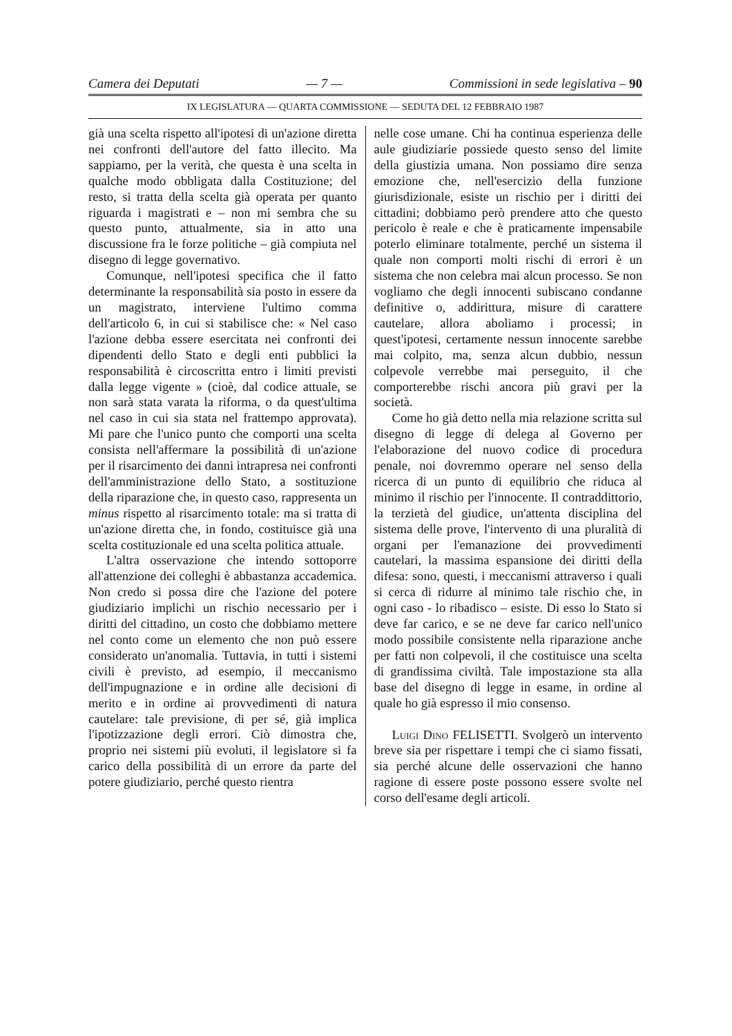Camera dei Deputati — 7 — Commissioni in sede legislativa – 90
IX LEGISLATURA — QUARTA COMMISSIONE — SEDUTA DEL 12 FEBBRAIO 1987
già una scelta rispetto all'ipotesi di un'azione diretta nei confronti dell'autore del fatto illecito. Ma sappiamo, per la verità, che questa è una scelta in qualche modo obbligata dalla Costituzione; del resto, si tratta della scelta già operata per quanto riguarda i magistrati e – non mi sembra che su questo punto, attualmente, sia in atto una discussione fra le forze politiche – già compiuta nel disegno di legge governativo.
Comunque, nell'ipotesi specifica che il fatto determinante la responsabilità sia posto in essere da un magistrato, interviene l'ultimo comma dell'articolo 6, in cui si stabilisce che: « Nel caso l'azione debba essere esercitata nei confronti dei dipendenti dello Stato e degli enti pubblici la responsabilità è circoscritta entro i limiti previsti dalla legge vigente » (cioè, dal codice attuale, se non sarà stata varata la riforma, o da quest'ultima nel caso in cui sia stata nel frattempo approvata). Mi pare che l'unico punto che comporti una scelta consista nell'affermare la possibilità di un'azione per il risarcimento dei danni intrapresa nei confronti dell'amministrazione dello Stato, a sostituzione della riparazione che, in questo caso, rappresenta un minus rispetto al risarcimento totale: ma si tratta di un'azione diretta che, in fondo, costituisce già una scelta costituzionale ed una scelta politica attuale.
L'altra osservazione che intendo sottoporre all'attenzione dei colleghi è abbastanza accademica. Non credo si possa dire che l'azione del potere giudiziario implichi un rischio necessario per i diritti del cittadino, un costo che dobbiamo mettere nel conto come un elemento che non può essere considerato un'anomalia. Tuttavia, in tutti i sistemi civili è previsto, ad esempio, il meccanismo dell'impugnazione e in ordine alle decisioni di merito e in ordine ai provvedimenti di natura cautelare: tale previsione, di per sé, già implica l'ipotizzazione degli errori. Ciò dimostra che, proprio nei sistemi più evoluti, il legislatore si fa carico della possibilità di un errore da parte del potere giudiziario, perché questo rientra
nelle cose umane. Chi ha continua esperienza delle aule giudiziarie possiede questo senso del limite della giustizia umana. Non possiamo dire senza emozione che, nell'esercizio della funzione giurisdizionale, esiste un rischio per i diritti dei cittadini; dobbiamo però prendere atto che questo pericolo è reale e che è praticamente impensabile poterlo eliminare totalmente, perché un sistema il quale non comporti molti rischi di errori è un sistema che non celebra mai alcun processo. Se non vogliamo che degli innocenti subiscano condanne definitive o, addirittura, misure di carattere cautelare, allora aboliamo i processi; in quest'ipotesi, certamente nessun innocente sarebbe mai colpito, ma, senza alcun dubbio, nessun colpevole verrebbe mai perseguito, il che comporterebbe rischi ancora più gravi per la società.
Come ho già detto nella mia relazione scritta sul disegno di legge di delega al Governo per l'elaborazione del nuovo codice di procedura penale, noi dovremmo operare nel senso della ricerca di un punto di equilibrio che riduca al minimo il rischio per l'innocente. Il contraddittorio, la terzietà del giudice, un'attenta disciplina del sistema delle prove, l'intervento di una pluralità di organi per l'emanazione dei provvedimenti cautelari, la massima espansione dei diritti della difesa: sono, questi, i meccanismi attraverso i quali si cerca di ridurre al minimo tale rischio che, in ogni caso - lo ribadisco – esiste. Di esso lo Stato si deve far carico, e se ne deve far carico nell'unico modo possibile consistente nella riparazione anche per fatti non colpevoli, il che costituisce una scelta di grandissima civiltà. Tale impostazione sta alla base del disegno di legge in esame, in ordine al quale ho già espresso il mio consenso.
Luigi Dino FELISETTI. Svolgerò un intervento breve sia per rispettare i tempi che ci siamo fissati, sia perché alcune delle osservazioni che hanno ragione di essere poste possono essere svolte nel corso dell'esame degli articoli.